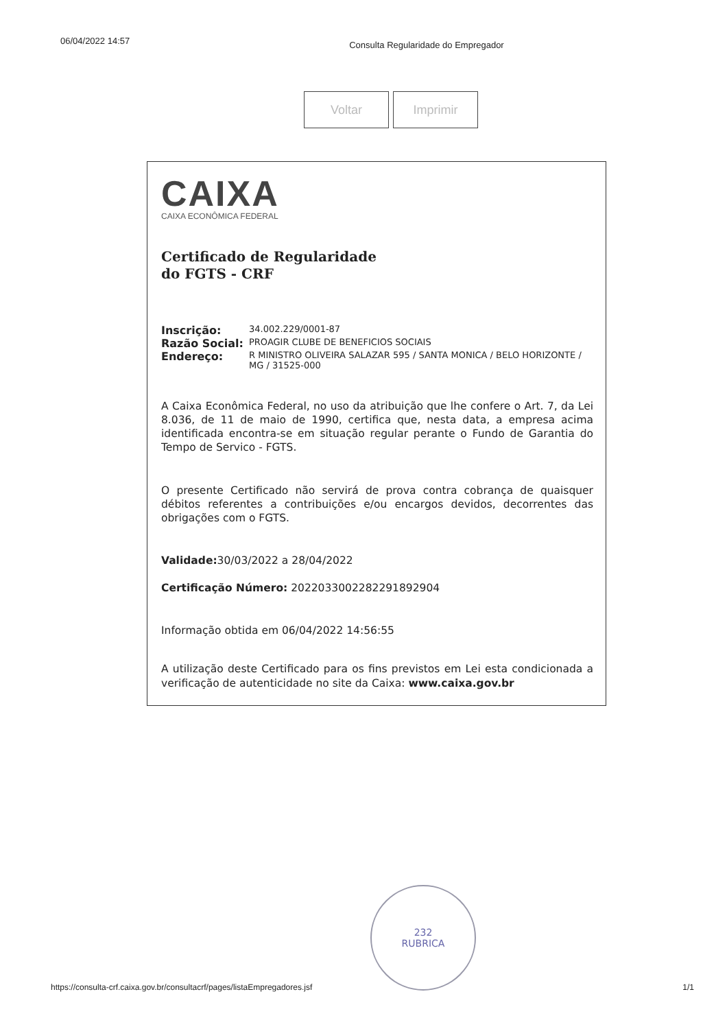06/04/2022 14:57 Consulta Regularidade do Empregador
Voltar Imprimir
CAIXA
CAIXA ECONÔMICA FEDERAL
Certificado de Regularidade
do FGTS - CRF
Inscrição: 34.002.229/0001-87
Razão Social: PROAGIR CLUBE DE BENEFICIOS SOCIAIS
Endereço: R MINISTRO OLIVEIRA SALAZAR 595 / SANTA MONICA / BELO HORIZONTE / MG / 31525-000
A Caixa Econômica Federal, no uso da atribuição que lhe confere o Art. 7, da Lei 8.036, de 11 de maio de 1990, certifica que, nesta data, a empresa acima identificada encontra-se em situação regular perante o Fundo de Garantia do Tempo de Servico - FGTS.
O presente Certificado não servirá de prova contra cobrança de quaisquer débitos referentes a contribuições e/ou encargos devidos, decorrentes das obrigações com o FGTS.
Validade: 30/03/2022 a 28/04/2022
Certificação Número: 2022033002282291892904
Informação obtida em 06/04/2022 14:56:55
A utilização deste Certificado para os fins previstos em Lei esta condicionada a verificação de autenticidade no site da Caixa: www.caixa.gov.br
232
RUBRICA
https://consulta-crf.caixa.gov.br/consultacrf/pages/listaEmpregadores.jsf 1/1